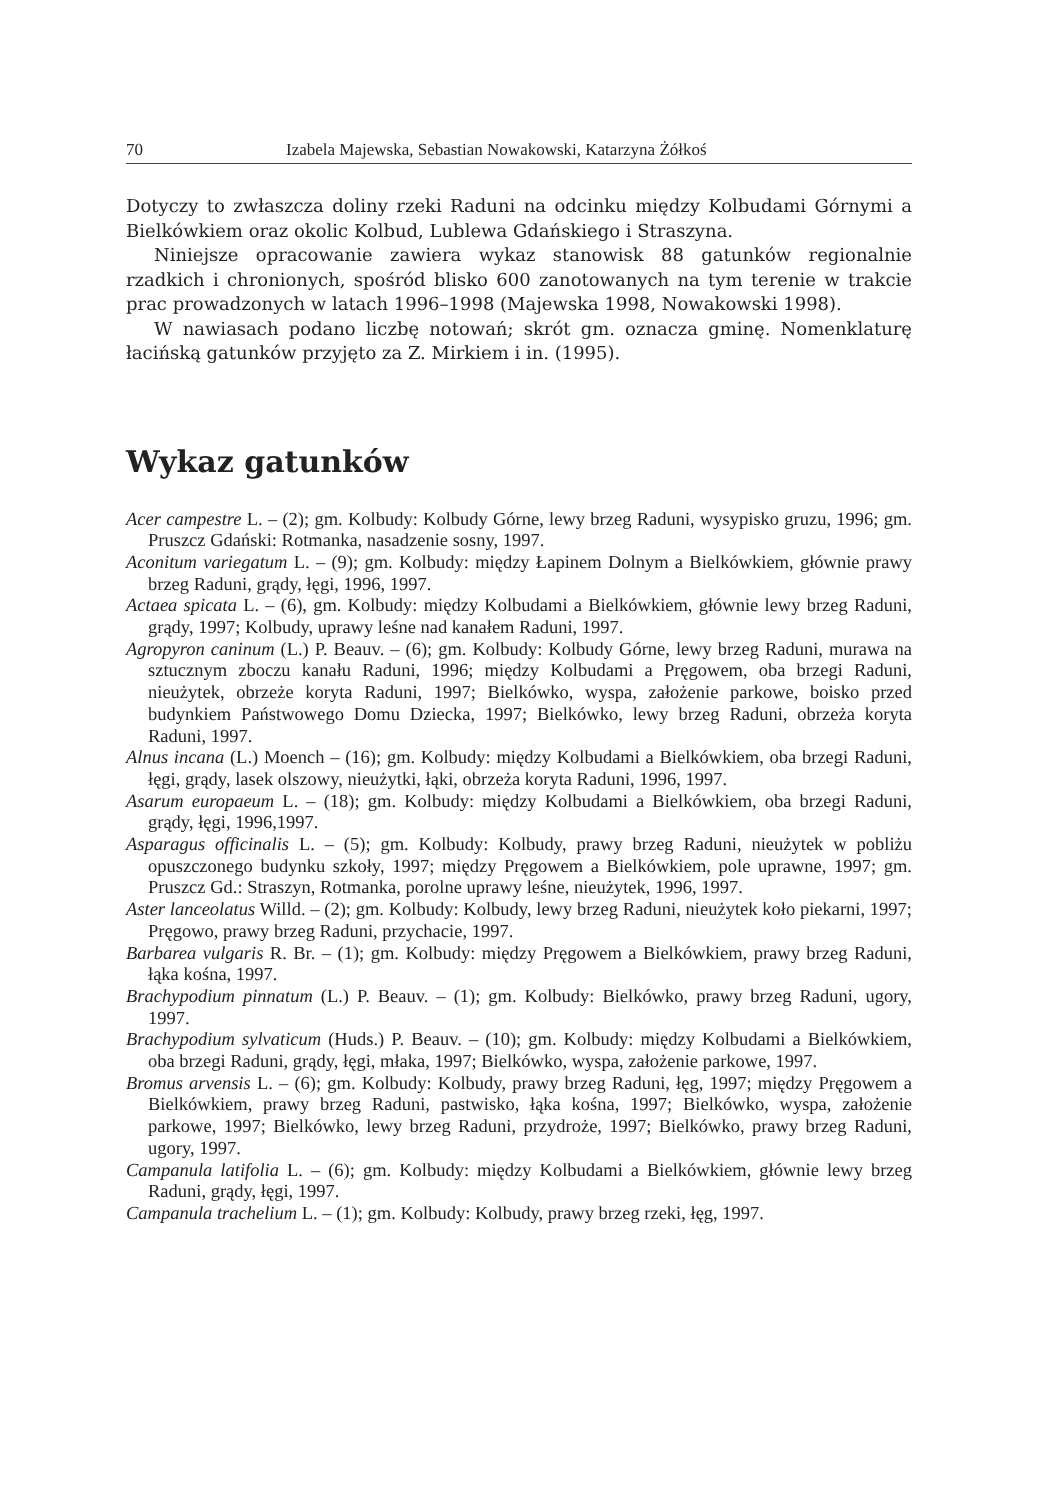70 Izabela Majewska, Sebastian Nowakowski, Katarzyna Żółkoś
Dotyczy to zwłaszcza doliny rzeki Raduni na odcinku między Kolbudami Górnymi a Bielkówkiem oraz okolic Kolbud, Lublewa Gdańskiego i Straszyna.
Niniejsze opracowanie zawiera wykaz stanowisk 88 gatunków regionalnie rzadkich i chronionych, spośród blisko 600 zanotowanych na tym terenie w trakcie prac prowadzonych w latach 1996–1998 (Majewska 1998, Nowakowski 1998).
W nawiasach podano liczbę notowań; skrót gm. oznacza gminę. Nomenklaturę łacińską gatunków przyjęto za Z. Mirkiem i in. (1995).
Wykaz gatunków
Acer campestre L. – (2); gm. Kolbudy: Kolbudy Górne, lewy brzeg Raduni, wysypisko gruzu, 1996; gm. Pruszcz Gdański: Rotmanka, nasadzenie sosny, 1997.
Aconitum variegatum L. – (9); gm. Kolbudy: między Łapinem Dolnym a Bielkówkiem, głównie prawy brzeg Raduni, grądy, łęgi, 1996, 1997.
Actaea spicata L. – (6), gm. Kolbudy: między Kolbudami a Bielkówkiem, głównie lewy brzeg Raduni, grądy, 1997; Kolbudy, uprawy leśne nad kanałem Raduni, 1997.
Agropyron caninum (L.) P. Beauv. – (6); gm. Kolbudy: Kolbudy Górne, lewy brzeg Raduni, murawa na sztucznym zboczu kanału Raduni, 1996; między Kolbudami a Pręgowem, oba brzegi Raduni, nieużytek, obrzeże koryta Raduni, 1997; Bielkówko, wyspa, założenie parkowe, boisko przed budynkiem Państwowego Domu Dziecka, 1997; Bielkówko, lewy brzeg Raduni, obrzeża koryta Raduni, 1997.
Alnus incana (L.) Moench – (16); gm. Kolbudy: między Kolbudami a Bielkówkiem, oba brzegi Raduni, łęgi, grądy, lasek olszowy, nieużytki, łąki, obrzeża koryta Raduni, 1996, 1997.
Asarum europaeum L. – (18); gm. Kolbudy: między Kolbudami a Bielkówkiem, oba brzegi Raduni, grądy, łęgi, 1996,1997.
Asparagus officinalis L. – (5); gm. Kolbudy: Kolbudy, prawy brzeg Raduni, nieużytek w pobliżu opuszczonego budynku szkoły, 1997; między Pręgowem a Bielkówkiem, pole uprawne, 1997; gm. Pruszcz Gd.: Straszyn, Rotmanka, porolne uprawy leśne, nieużytek, 1996, 1997.
Aster lanceolatus Willd. – (2); gm. Kolbudy: Kolbudy, lewy brzeg Raduni, nieużytek koło piekarni, 1997; Pręgowo, prawy brzeg Raduni, przychacie, 1997.
Barbarea vulgaris R. Br. – (1); gm. Kolbudy: między Pręgowem a Bielkówkiem, prawy brzeg Raduni, łąka kośna, 1997.
Brachypodium pinnatum (L.) P. Beauv. – (1); gm. Kolbudy: Bielkówko, prawy brzeg Raduni, ugory, 1997.
Brachypodium sylvaticum (Huds.) P. Beauv. – (10); gm. Kolbudy: między Kolbudami a Bielkówkiem, oba brzegi Raduni, grądy, łęgi, młaka, 1997; Bielkówko, wyspa, założenie parkowe, 1997.
Bromus arvensis L. – (6); gm. Kolbudy: Kolbudy, prawy brzeg Raduni, łęg, 1997; między Pręgowem a Bielkówkiem, prawy brzeg Raduni, pastwisko, łąka kośna, 1997; Bielkówko, wyspa, założenie parkowe, 1997; Bielkówko, lewy brzeg Raduni, przydroże, 1997; Bielkówko, prawy brzeg Raduni, ugory, 1997.
Campanula latifolia L. – (6); gm. Kolbudy: między Kolbudami a Bielkówkiem, głównie lewy brzeg Raduni, grądy, łęgi, 1997.
Campanula trachelium L. – (1); gm. Kolbudy: Kolbudy, prawy brzeg rzeki, łęg, 1997.